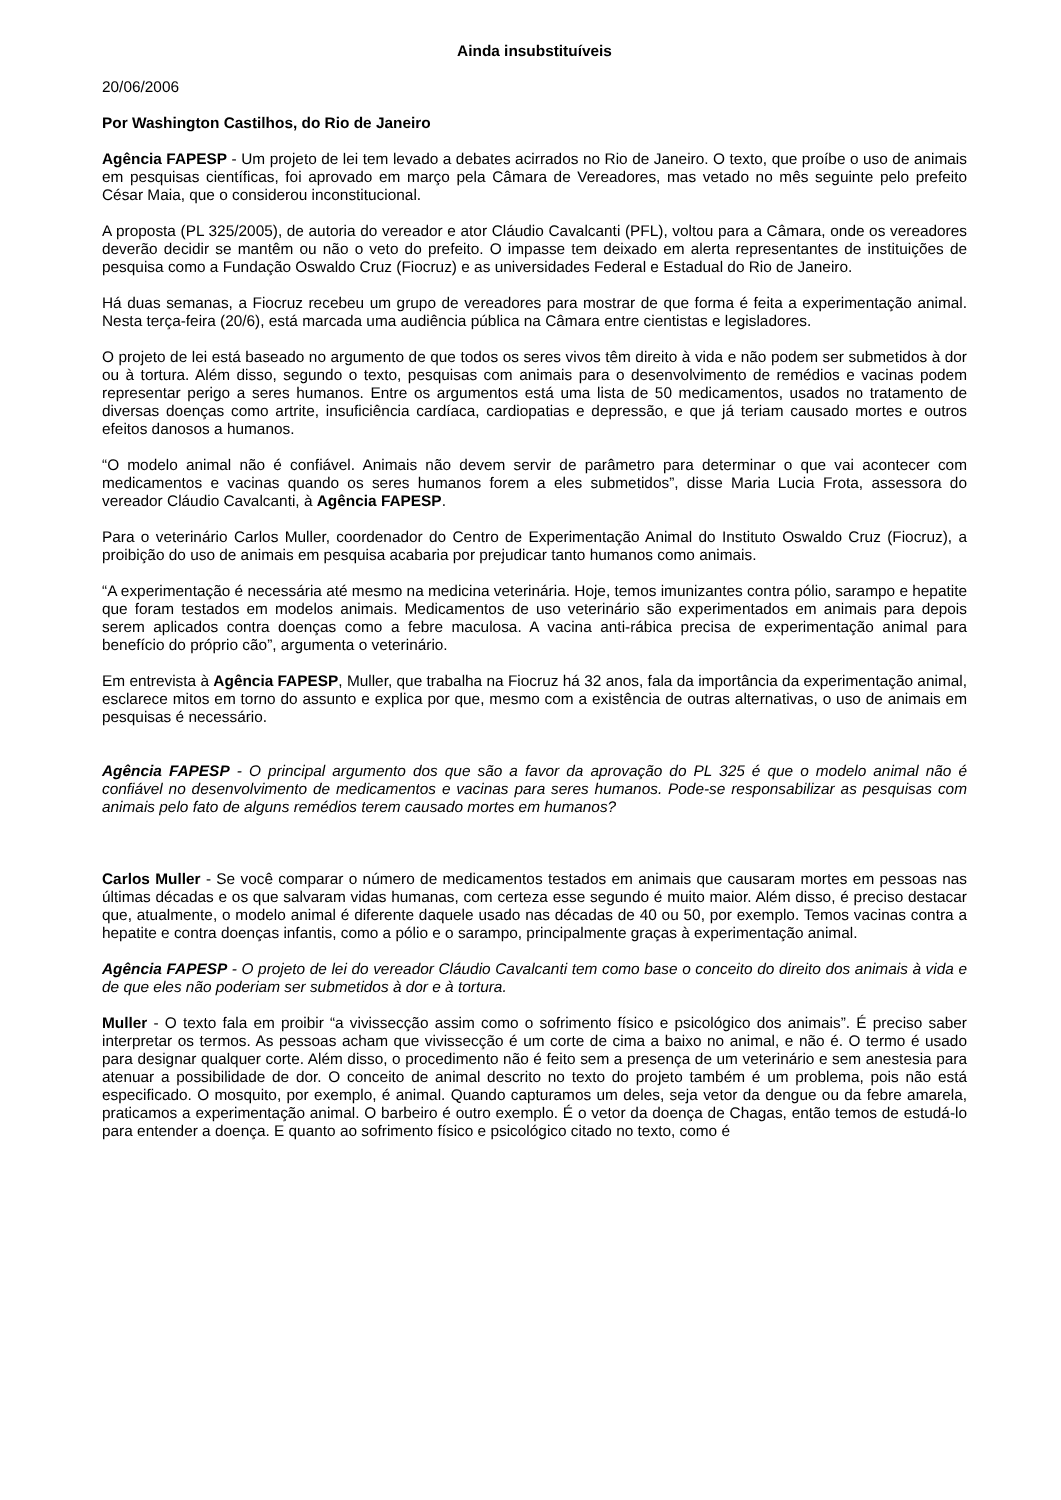Ainda insubstituíveis
20/06/2006
Por Washington Castilhos, do Rio de Janeiro
Agência FAPESP - Um projeto de lei tem levado a debates acirrados no Rio de Janeiro. O texto, que proíbe o uso de animais em pesquisas científicas, foi aprovado em março pela Câmara de Vereadores, mas vetado no mês seguinte pelo prefeito César Maia, que o considerou inconstitucional.
A proposta (PL 325/2005), de autoria do vereador e ator Cláudio Cavalcanti (PFL), voltou para a Câmara, onde os vereadores deverão decidir se mantêm ou não o veto do prefeito. O impasse tem deixado em alerta representantes de instituições de pesquisa como a Fundação Oswaldo Cruz (Fiocruz) e as universidades Federal e Estadual do Rio de Janeiro.
Há duas semanas, a Fiocruz recebeu um grupo de vereadores para mostrar de que forma é feita a experimentação animal. Nesta terça-feira (20/6), está marcada uma audiência pública na Câmara entre cientistas e legisladores.
O projeto de lei está baseado no argumento de que todos os seres vivos têm direito à vida e não podem ser submetidos à dor ou à tortura. Além disso, segundo o texto, pesquisas com animais para o desenvolvimento de remédios e vacinas podem representar perigo a seres humanos. Entre os argumentos está uma lista de 50 medicamentos, usados no tratamento de diversas doenças como artrite, insuficiência cardíaca, cardiopatias e depressão, e que já teriam causado mortes e outros efeitos danosos a humanos.
“O modelo animal não é confiável. Animais não devem servir de parâmetro para determinar o que vai acontecer com medicamentos e vacinas quando os seres humanos forem a eles submetidos”, disse Maria Lucia Frota, assessora do vereador Cláudio Cavalcanti, à Agência FAPESP.
Para o veterinário Carlos Muller, coordenador do Centro de Experimentação Animal do Instituto Oswaldo Cruz (Fiocruz), a proibição do uso de animais em pesquisa acabaria por prejudicar tanto humanos como animais.
“A experimentação é necessária até mesmo na medicina veterinária. Hoje, temos imunizantes contra pólio, sarampo e hepatite que foram testados em modelos animais. Medicamentos de uso veterinário são experimentados em animais para depois serem aplicados contra doenças como a febre maculosa. A vacina anti-rábica precisa de experimentação animal para benefício do próprio cão”, argumenta o veterinário.
Em entrevista à Agência FAPESP, Muller, que trabalha na Fiocruz há 32 anos, fala da importância da experimentação animal, esclarece mitos em torno do assunto e explica por que, mesmo com a existência de outras alternativas, o uso de animais em pesquisas é necessário.
Agência FAPESP - O principal argumento dos que são a favor da aprovação do PL 325 é que o modelo animal não é confiável no desenvolvimento de medicamentos e vacinas para seres humanos. Pode-se responsabilizar as pesquisas com animais pelo fato de alguns remédios terem causado mortes em humanos?
Carlos Muller - Se você comparar o número de medicamentos testados em animais que causaram mortes em pessoas nas últimas décadas e os que salvaram vidas humanas, com certeza esse segundo é muito maior. Além disso, é preciso destacar que, atualmente, o modelo animal é diferente daquele usado nas décadas de 40 ou 50, por exemplo. Temos vacinas contra a hepatite e contra doenças infantis, como a pólio e o sarampo, principalmente graças à experimentação animal.
Agência FAPESP - O projeto de lei do vereador Cláudio Cavalcanti tem como base o conceito do direito dos animais à vida e de que eles não poderiam ser submetidos à dor e à tortura.
Muller - O texto fala em proibir “a vivissecção assim como o sofrimento físico e psicológico dos animais”. É preciso saber interpretar os termos. As pessoas acham que vivissecção é um corte de cima a baixo no animal, e não é. O termo é usado para designar qualquer corte. Além disso, o procedimento não é feito sem a presença de um veterinário e sem anestesia para atenuar a possibilidade de dor. O conceito de animal descrito no texto do projeto também é um problema, pois não está especificado. O mosquito, por exemplo, é animal. Quando capturamos um deles, seja vetor da dengue ou da febre amarela, praticamos a experimentação animal. O barbeiro é outro exemplo. É o vetor da doença de Chagas, então temos de estudá-lo para entender a doença. E quanto ao sofrimento físico e psicológico citado no texto, como é